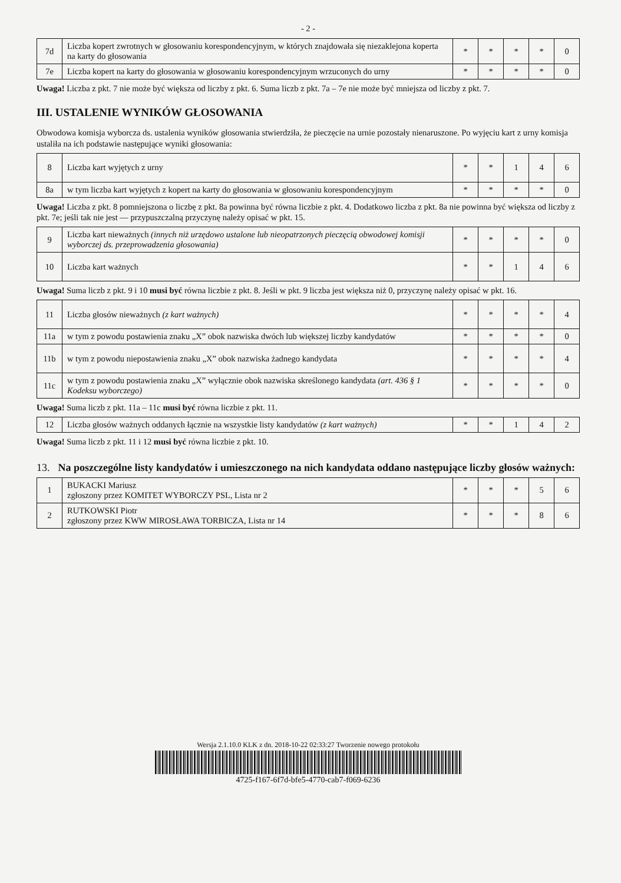- 2 -
| 7d | Liczba kopert zwrotnych w głosowaniu korespondencyjnym, w których znajdowała się niezaklejona koperta na karty do głosowania | * | * | * | * | 0 |
| 7e | Liczba kopert na karty do głosowania w głosowaniu korespondencyjnym wrzuconych do urny | * | * | * | * | 0 |
Uwaga! Liczba z pkt. 7 nie może być większa od liczby z pkt. 6. Suma liczb z pkt. 7a – 7e nie może być mniejsza od liczby z pkt. 7.
III. USTALENIE WYNIKÓW GŁOSOWANIA
Obwodowa komisja wyborcza ds. ustalenia wyników głosowania stwierdziła, że pieczęcie na urnie pozostały nienaruszone. Po wyjęciu kart z urny komisja ustaliła na ich podstawie następujące wyniki głosowania:
| 8 | Liczba kart wyjętych z urny | * | * | 1 | 4 | 6 |
| 8a | w tym liczba kart wyjętych z kopert na karty do głosowania w głosowaniu korespondencyjnym | * | * | * | * | 0 |
Uwaga! Liczba z pkt. 8 pomniejszona o liczbę z pkt. 8a powinna być równa liczbie z pkt. 4. Dodatkowo liczba z pkt. 8a nie powinna być większa od liczby z pkt. 7e; jeśli tak nie jest — przypuszczalną przyczynę należy opisać w pkt. 15.
| 9 | Liczba kart nieważnych (innych niż urzędowo ustalone lub nieopatrzonych pieczęcią obwodowej komisji wyborczej ds. przeprowadzenia głosowania) | * | * | * | * | 0 |
| 10 | Liczba kart ważnych | * | * | 1 | 4 | 6 |
Uwaga! Suma liczb z pkt. 9 i 10 musi być równa liczbie z pkt. 8. Jeśli w pkt. 9 liczba jest większa niż 0, przyczynę należy opisać w pkt. 16.
| 11 | Liczba głosów nieważnych (z kart ważnych) | * | * | * | * | 4 |
| 11a | w tym z powodu postawienia znaku „X” obok nazwiska dwóch lub większej liczby kandydatów | * | * | * | * | 0 |
| 11b | w tym z powodu niepostawienia znaku „X” obok nazwiska żadnego kandydata | * | * | * | * | 4 |
| 11c | w tym z powodu postawienia znaku „X” wyłącznie obok nazwiska skreślonego kandydata (art. 436 § 1 Kodeksu wyborczego) | * | * | * | * | 0 |
Uwaga! Suma liczb z pkt. 11a – 11c musi być równa liczbie z pkt. 11.
| 12 | Liczba głosów ważnych oddanych łącznie na wszystkie listy kandydatów (z kart ważnych) | * | * | 1 | 4 | 2 |
Uwaga! Suma liczb z pkt. 11 i 12 musi być równa liczbie z pkt. 10.
13. Na poszczególne listy kandydatów i umieszczonego na nich kandydata oddano następujące liczby głosów ważnych:
| 1 | BUKACKI Mariusz zgłoszony przez KOMITET WYBORCZY PSL, Lista nr 2 | * | * | * | 5 | 6 |
| 2 | RUTKOWSKI Piotr zgłoszony przez KWW MIROSŁAWA TORBICZA, Lista nr 14 | * | * | * | 8 | 6 |
Wersja 2.1.10.0 KLK z dn. 2018-10-22 02:33:27 Tworzenie nowego protokołu
4725-f167-6f7d-bfe5-4770-cab7-f069-6236